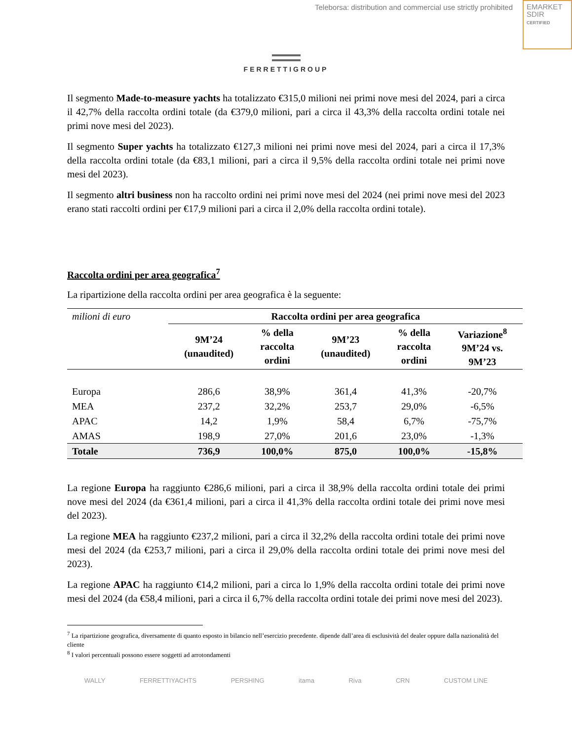Teleborsa: distribution and commercial use strictly prohibited
EMARKET
SDIR
CERTIFIED
FERRETTIGROUP
Il segmento Made-to-measure yachts ha totalizzato €315,0 milioni nei primi nove mesi del 2024, pari a circa il 42,7% della raccolta ordini totale (da €379,0 milioni, pari a circa il 43,3% della raccolta ordini totale nei primi nove mesi del 2023).
Il segmento Super yachts ha totalizzato €127,3 milioni nei primi nove mesi del 2024, pari a circa il 17,3% della raccolta ordini totale (da €83,1 milioni, pari a circa il 9,5% della raccolta ordini totale nei primi nove mesi del 2023).
Il segmento altri business non ha raccolto ordini nei primi nove mesi del 2024 (nei primi nove mesi del 2023 erano stati raccolti ordini per €17,9 milioni pari a circa il 2,0% della raccolta ordini totale).
Raccolta ordini per area geografica<sup>7</sup>
La ripartizione della raccolta ordini per area geografica è la seguente:
| milioni di euro | Raccolta ordini per area geografica | | | | |
| | 9M’24 (unaudited) | % della raccolta ordini | 9M’23 (unaudited) | % della raccolta ordini | Variazione<sup>8</sup> 9M’24 vs. 9M’23 |
| Europa | 286,6 | 38,9% | 361,4 | 41,3% | -20,7% |
| MEA | 237,2 | 32,2% | 253,7 | 29,0% | -6,5% |
| APAC | 14,2 | 1,9% | 58,4 | 6,7% | -75,7% |
| AMAS | 198,9 | 27,0% | 201,6 | 23,0% | -1,3% |
| Totale | 736,9 | 100,0% | 875,0 | 100,0% | -15,8% |
La regione Europa ha raggiunto €286,6 milioni, pari a circa il 38,9% della raccolta ordini totale dei primi nove mesi del 2024 (da €361,4 milioni, pari a circa il 41,3% della raccolta ordini totale dei primi nove mesi del 2023).
La regione MEA ha raggiunto €237,2 milioni, pari a circa il 32,2% della raccolta ordini totale dei primi nove mesi del 2024 (da €253,7 milioni, pari a circa il 29,0% della raccolta ordini totale dei primi nove mesi del 2023).
La regione APAC ha raggiunto €14,2 milioni, pari a circa lo 1,9% della raccolta ordini totale dei primi nove mesi del 2024 (da €58,4 milioni, pari a circa il 6,7% della raccolta ordini totale dei primi nove mesi del 2023).
<sup>7</sup> La ripartizione geografica, diversamente di quanto esposto in bilancio nell’esercizio precedente. dipende dall’area di esclusività del dealer oppure dalla nazionalità del cliente
<sup>8</sup> I valori percentuali possono essere soggetti ad arrotondamenti
WALLY FERRETTIYACHTS PERSHING itama Riva CRN CUSTOM LINE